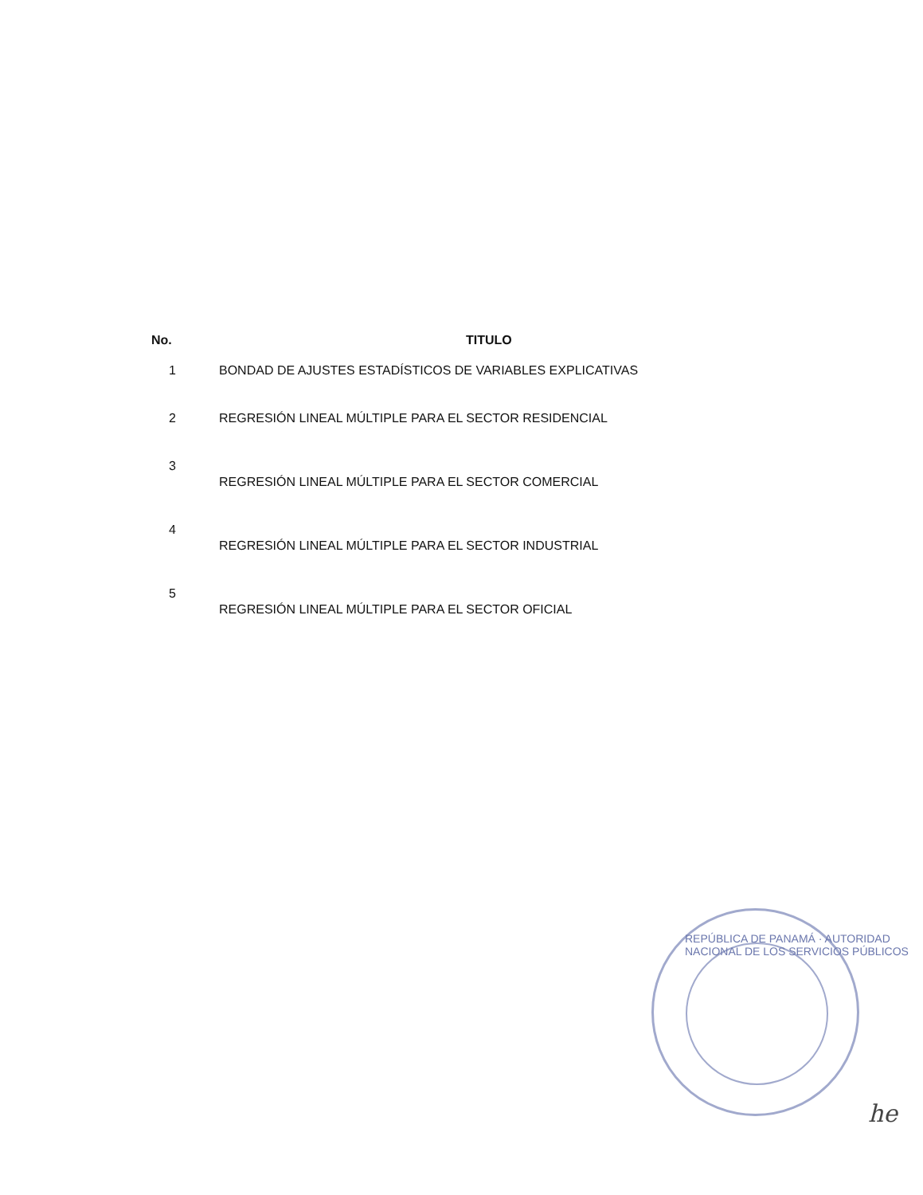| No. | TITULO |
| --- | --- |
| 1 | BONDAD DE AJUSTES ESTADÍSTICOS DE VARIABLES EXPLICATIVAS |
| 2 | REGRESIÓN LINEAL MÚLTIPLE PARA EL SECTOR RESIDENCIAL |
| 3 | REGRESIÓN LINEAL MÚLTIPLE PARA EL SECTOR COMERCIAL |
| 4 | REGRESIÓN LINEAL MÚLTIPLE PARA EL SECTOR INDUSTRIAL |
| 5 | REGRESIÓN LINEAL MÚLTIPLE PARA EL SECTOR OFICIAL |
REPÚBLICA DE PANAMÁ · AUTORIDAD NACIONAL DE LOS SERVICIOS PÚBLICOS
he